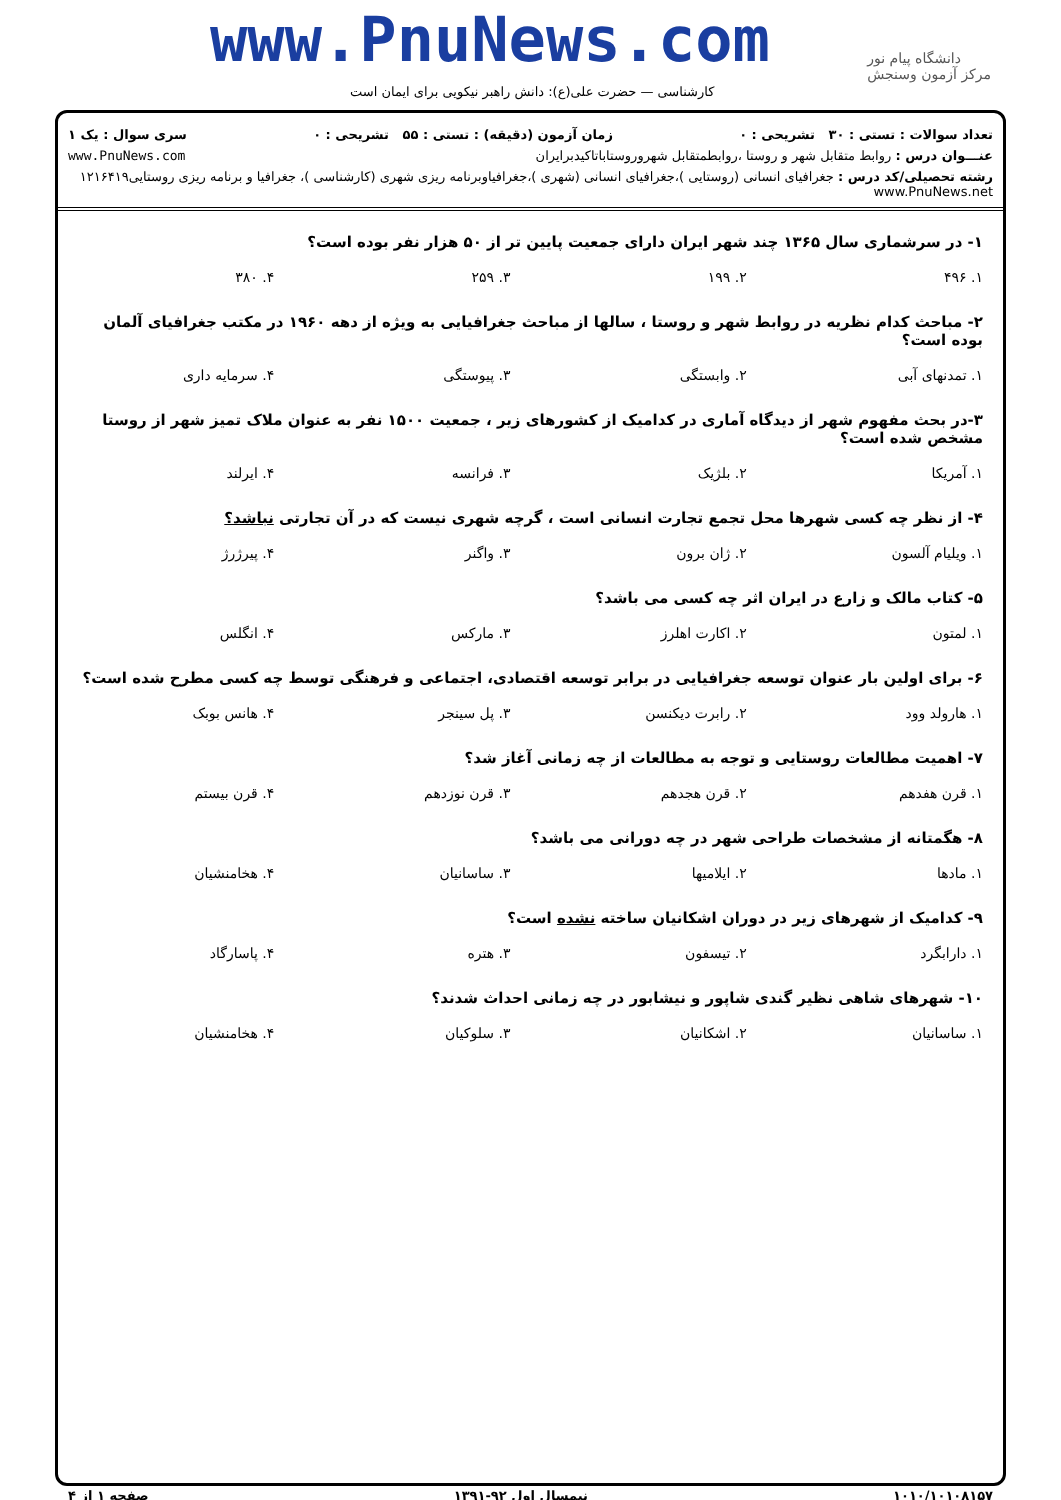دانشگاه پیام نور
مرکز آزمون وسنجش
www.PnuNews.com
کارشناسی — حضرت علی(ع): دانش راهبر نیکویی برای ایمان است
تعداد سوالات : تستی : ۳۰ تشریحی : ۰ زمان آزمون (دقیقه) : تستی : ۵۵ تشریحی : ۰ سری سوال : یک ۱
عنـــوان درس : روابط متقابل شهر و روستا ،روابطمتقابل شهروروستاباتاکیدبرایران www.PnuNews.com
رشته تحصیلی/کد درس : جغرافیای انسانی (روستایی )،جغرافیای انسانی (شهری )،جغرافیاوبرنامه ریزی شهری (کارشناسی )، جغرافیا و برنامه ریزی روستایی۱۲۱۶۴۱۹ www.PnuNews.net
۱- در سرشماری سال ۱۳۶۵ چند شهر ایران دارای جمعیت پایین تر از ۵۰ هزار نفر بوده است؟
| ۱. ۴۹۶ | ۲. ۱۹۹ | ۳. ۲۵۹ | ۴. ۳۸۰ |
۲- مباحث کدام نظریه در روابط شهر و روستا ، سالها از مباحث جغرافیایی به ویژه از دهه ۱۹۶۰ در مکتب جغرافیای آلمان بوده است؟
| ۱. تمدنهای آبی | ۲. وابستگی | ۳. پیوستگی | ۴. سرمایه داری |
۳-در بحث مفهوم شهر از دیدگاه آماری در کدامیک از کشورهای زیر ، جمعیت ۱۵۰۰ نفر به عنوان ملاک تمیز شهر از روستا مشخص شده است؟
| ۱. آمریکا | ۲. بلژیک | ۳. فرانسه | ۴. ایرلند |
۴- از نظر چه کسی شهرها محل تجمع تجارت انسانی است ، گرچه شهری نیست که در آن تجارتی نباشد؟
| ۱. ویلیام آلسون | ۲. ژان برون | ۳. واگنر | ۴. پیرژرژ |
۵- کتاب مالک و زارع در ایران اثر چه کسی می باشد؟
| ۱. لمتون | ۲. اکارت اهلرز | ۳. مارکس | ۴. انگلس |
۶- برای اولین بار عنوان توسعه جغرافیایی در برابر توسعه اقتصادی، اجتماعی و فرهنگی توسط چه کسی مطرح شده است؟
| ۱. هارولد وود | ۲. رابرت دیکنسن | ۳. پل سینجر | ۴. هانس بوبک |
۷- اهمیت مطالعات روستایی و توجه به مطالعات از چه زمانی آغاز شد؟
| ۱. قرن هفدهم | ۲. قرن هجدهم | ۳. قرن نوزدهم | ۴. قرن بیستم |
۸- هگمتانه از مشخصات طراحی شهر در چه دورانی می باشد؟
| ۱. مادها | ۲. ایلامیها | ۳. ساسانیان | ۴. هخامنشیان |
۹- کدامیک از شهرهای زیر در دوران اشکانیان ساخته نشده است؟
| ۱. دارابگرد | ۲. تیسفون | ۳. هتره | ۴. پاسارگاد |
۱۰- شهرهای شاهی نظیر گندی شاپور و نیشابور در چه زمانی احداث شدند؟
| ۱. ساسانیان | ۲. اشکانیان | ۳. سلوکیان | ۴. هخامنشیان |
۱۰۱۰/۱۰۱۰۸۱۵۷ نیمسال اول ۹۲-۱۳۹۱ صفحه ۱ از ۴